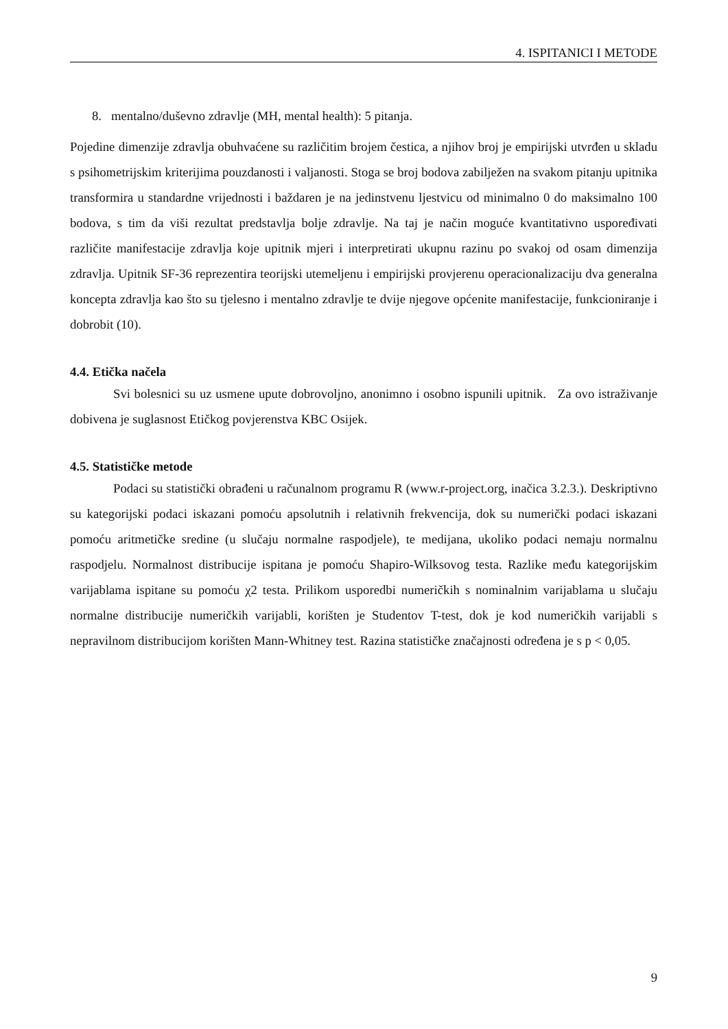4. ISPITANICI I METODE
8. mentalno/duševno zdravlje (MH, mental health): 5 pitanja.
Pojedine dimenzije zdravlja obuhvaćene su različitim brojem čestica, a njihov broj je empirijski utvrđen u skladu s psihometrijskim kriterijima pouzdanosti i valjanosti. Stoga se broj bodova zabilježen na svakom pitanju upitnika transformira u standardne vrijednosti i baždaren je na jedinstvenu ljestvicu od minimalno 0 do maksimalno 100 bodova, s tim da viši rezultat predstavlja bolje zdravlje. Na taj je način moguće kvantitativno uspoređivati različite manifestacije zdravlja koje upitnik mjeri i interpretirati ukupnu razinu po svakoj od osam dimenzija zdravlja. Upitnik SF-36 reprezentira teorijski utemeljenu i empirijski provjerenu operacionalizaciju dva generalna koncepta zdravlja kao što su tjelesno i mentalno zdravlje te dvije njegove općenite manifestacije, funkcioniranje i dobrobit (10).
4.4. Etička načela
Svi bolesnici su uz usmene upute dobrovoljno, anonimno i osobno ispunili upitnik. Za ovo istraživanje dobivena je suglasnost Etičkog povjerenstva KBC Osijek.
4.5. Statističke metode
Podaci su statistički obrađeni u računalnom programu R (www.r-project.org, inačica 3.2.3.). Deskriptivno su kategorijski podaci iskazani pomoću apsolutnih i relativnih frekvencija, dok su numerički podaci iskazani pomoću aritmetičke sredine (u slučaju normalne raspodjele), te medijana, ukoliko podaci nemaju normalnu raspodjelu. Normalnost distribucije ispitana je pomoću Shapiro-Wilksovog testa. Razlike među kategorijskim varijablama ispitane su pomoću χ2 testa. Prilikom usporedbi numeričkih s nominalnim varijablama u slučaju normalne distribucije numeričkih varijabli, korišten je Studentov T-test, dok je kod numeričkih varijabli s nepravilnom distribucijom korišten Mann-Whitney test. Razina statističke značajnosti određena je s p < 0,05.
9